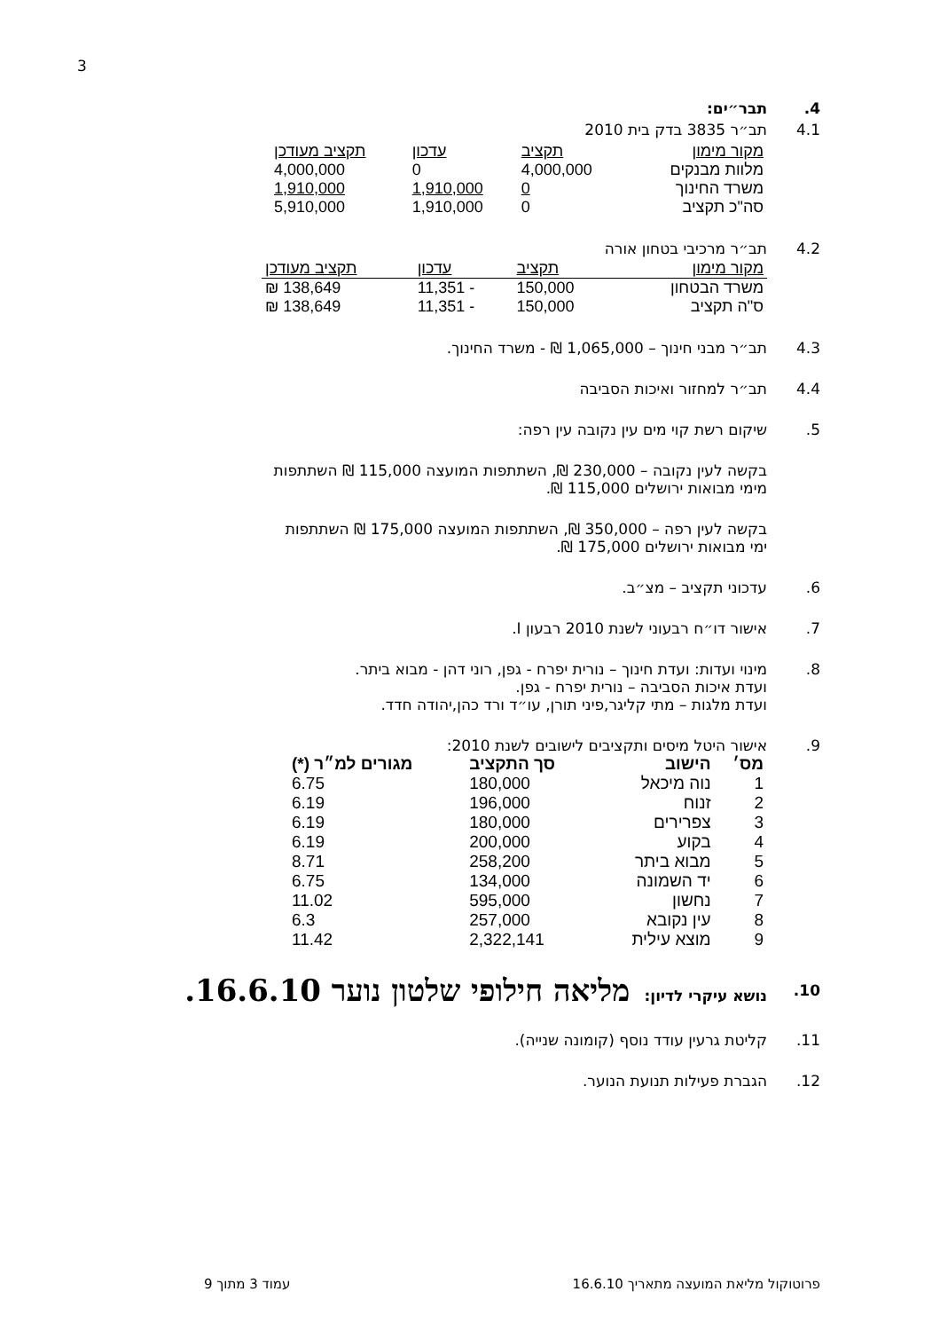3
4. תבר״ים:
4.1 תב״ר 3835 בדק בית 2010
| מקור מימון | תקציב | עדכון | תקציב מעודכן |
| --- | --- | --- | --- |
| מלוות מבנקים | 4,000,000 | 0 | 4,000,000 |
| משרד החינוך | 0 | 1,910,000 | 1,910,000 |
| סה"כ תקציב | 0 | 1,910,000 | 5,910,000 |
4.2 תב״ר מרכיבי בטחון אורה
| מקור מימון | תקציב | עדכון | תקציב מעודכן |
| --- | --- | --- | --- |
| משרד הבטחון | 150,000 | - 11,351 | 138,649 ₪ |
| ס"ה תקציב | 150,000 | - 11,351 | 138,649 ₪ |
4.3 תב״ר מבני חינוך – 1,065,000 ₪ - משרד החינוך.
4.4 תב״ר למחזור ואיכות הסביבה
5. שיקום רשת קוי מים עין נקובה עין רפה:
בקשה לעין נקובה – 230,000 ₪, השתתפות המועצה 115,000 ₪ השתתפות
מימי מבואות ירושלים 115,000 ₪.
בקשה לעין רפה – 350,000 ₪, השתתפות המועצה 175,000 ₪ השתתפות
ימי מבואות ירושלים 175,000 ₪.
6. עדכוני תקציב – מצ״ב.
7. אישור דו״ח רבעוני לשנת 2010 רבעון I.
8. מינוי ועדות: ועדת חינוך – נורית יפרח - גפן, רוני דהן - מבוא ביתר.
ועדת איכות הסביבה – נורית יפרח - גפן.
ועדת מלגות – מתי קליגר,פיני תורן, עו״ד ורד כהן,יהודה חדד.
9. אישור היטל מיסים ותקציבים לישובים לשנת 2010:
| מס׳ | הישוב | סך התקציב | מגורים למ״ר (*) |
| --- | --- | --- | --- |
| 1 | נוה מיכאל | 180,000 | 6.75 |
| 2 | זנוח | 196,000 | 6.19 |
| 3 | צפרירים | 180,000 | 6.19 |
| 4 | בקוע | 200,000 | 6.19 |
| 5 | מבוא ביתר | 258,200 | 8.71 |
| 6 | יד השמונה | 134,000 | 6.75 |
| 7 | נחשון | 595,000 | 11.02 |
| 8 | עין נקובא | 257,000 | 6.3 |
| 9 | מוצא עילית | 2,322,141 | 11.42 |
10.
נושא עיקרי לדיון: מליאה חילופי שלטון נוער 16.6.10.
11. קליטת גרעין עודד נוסף (קומונה שנייה).
12. הגברת פעילות תנועת הנוער.
פרוטוקול מליאת המועצה מתאריך 16.6.10 עמוד 3 מתוך 9